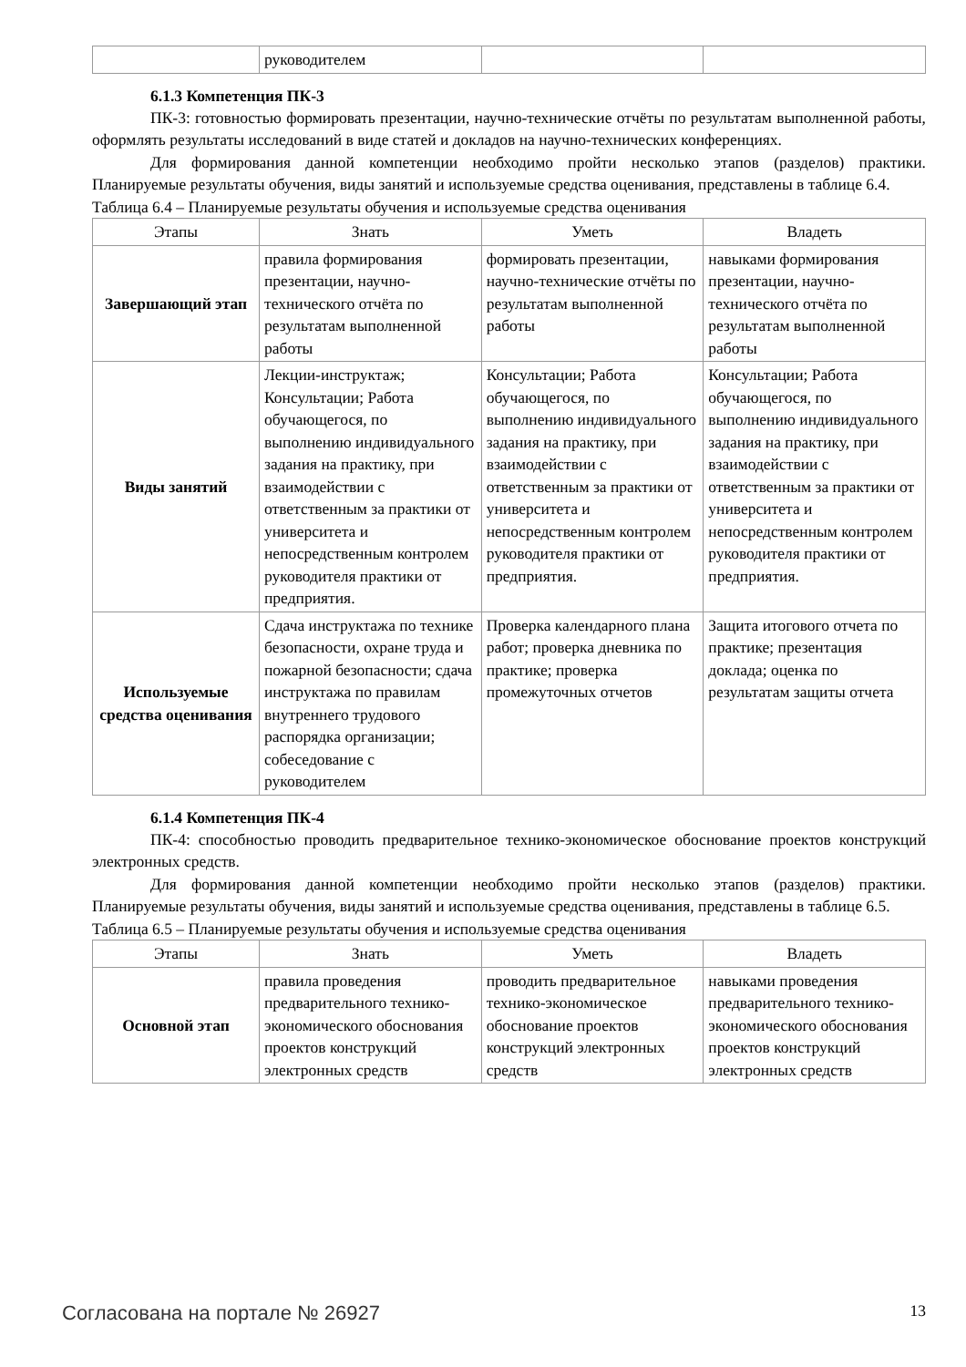| | руководителем | | |
6.1.3 Компетенция ПК-3
ПК-3: готовностью формировать презентации, научно-технические отчёты по результатам выполненной работы, оформлять результаты исследований в виде статей и докладов на научно-технических конференциях.
Для формирования данной компетенции необходимо пройти несколько этапов (разделов) практики. Планируемые результаты обучения, виды занятий и используемые средства оценивания, представлены в таблице 6.4.
Таблица 6.4 – Планируемые результаты обучения и используемые средства оценивания
| Этапы | Знать | Уметь | Владеть |
| --- | --- | --- | --- |
| Завершающий этап | правила формирования презентации, научно-технического отчёта по результатам выполненной работы | формировать презентации, научно-технические отчёты по результатам выполненной работы | навыками формирования презентации, научно-технического отчёта по результатам выполненной работы |
| Виды занятий | Лекции-инструктаж; Консультации; Работа обучающегося, по выполнению индивидуального задания на практику, при взаимодействии с ответственным за практики от университета и непосредственным контролем руководителя практики от предприятия. | Консультации; Работа обучающегося, по выполнению индивидуального задания на практику, при взаимодействии с ответственным за практики от университета и непосредственным контролем руководителя практики от предприятия. | Консультации; Работа обучающегося, по выполнению индивидуального задания на практику, при взаимодействии с ответственным за практики от университета и непосредственным контролем руководителя практики от предприятия. |
| Используемые средства оценивания | Сдача инструктажа по технике безопасности, охране труда и пожарной безопасности; сдача инструктажа по правилам внутреннего трудового распорядка организации; собеседование с руководителем | Проверка календарного плана работ; проверка дневника по практике; проверка промежуточных отчетов | Защита итогового отчета по практике; презентация доклада; оценка по результатам защиты отчета |
6.1.4 Компетенция ПК-4
ПК-4: способностью проводить предварительное технико-экономическое обоснование проектов конструкций электронных средств.
Для формирования данной компетенции необходимо пройти несколько этапов (разделов) практики. Планируемые результаты обучения, виды занятий и используемые средства оценивания, представлены в таблице 6.5.
Таблица 6.5 – Планируемые результаты обучения и используемые средства оценивания
| Этапы | Знать | Уметь | Владеть |
| --- | --- | --- | --- |
| Основной этап | правила проведения предварительного технико-экономического обоснования проектов конструкций электронных средств | проводить предварительное технико-экономическое обоснование проектов конструкций электронных средств | навыками проведения предварительного технико-экономического обоснования проектов конструкций электронных средств |
Согласована на портале № 26927 13